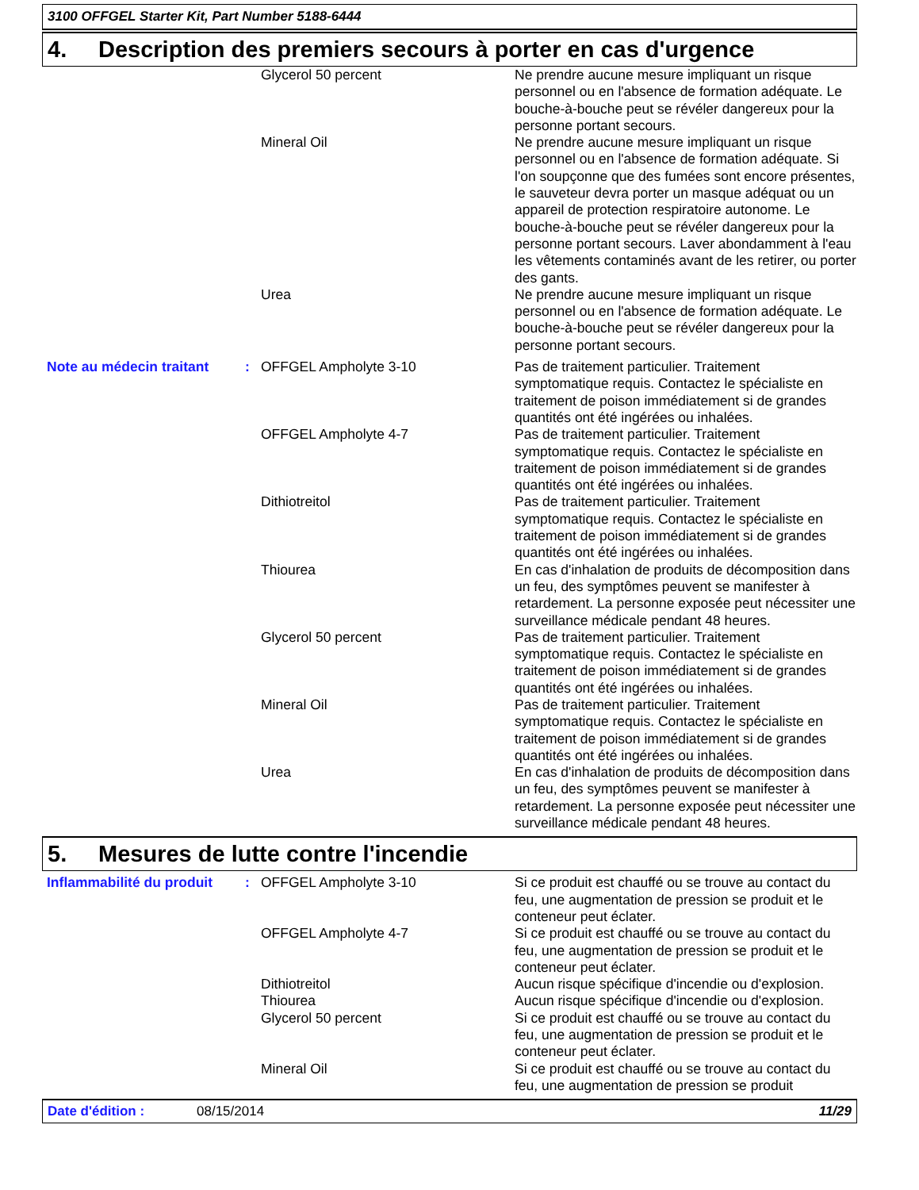3100 OFFGEL Starter Kit, Part Number 5188-6444
4. Description des premiers secours à porter en cas d'urgence
| | | Glycerol 50 percent | Ne prendre aucune mesure impliquant un risque personnel ou en l'absence de formation adéquate. Le bouche-à-bouche peut se révéler dangereux pour la personne portant secours. |
| | | Mineral Oil | Ne prendre aucune mesure impliquant un risque personnel ou en l'absence de formation adéquate. Si l'on soupçonne que des fumées sont encore présentes, le sauveteur devra porter un masque adéquat ou un appareil de protection respiratoire autonome. Le bouche-à-bouche peut se révéler dangereux pour la personne portant secours. Laver abondamment à l'eau les vêtements contaminés avant de les retirer, ou porter des gants. |
| | | Urea | Ne prendre aucune mesure impliquant un risque personnel ou en l'absence de formation adéquate. Le bouche-à-bouche peut se révéler dangereux pour la personne portant secours. |
| Note au médecin traitant | : | OFFGEL Ampholyte 3-10 | Pas de traitement particulier. Traitement symptomatique requis. Contactez le spécialiste en traitement de poison immédiatement si de grandes quantités ont été ingérées ou inhalées. |
| | | OFFGEL Ampholyte 4-7 | Pas de traitement particulier. Traitement symptomatique requis. Contactez le spécialiste en traitement de poison immédiatement si de grandes quantités ont été ingérées ou inhalées. |
| | | Dithiotreitol | Pas de traitement particulier. Traitement symptomatique requis. Contactez le spécialiste en traitement de poison immédiatement si de grandes quantités ont été ingérées ou inhalées. |
| | | Thiourea | En cas d'inhalation de produits de décomposition dans un feu, des symptômes peuvent se manifester à retardement. La personne exposée peut nécessiter une surveillance médicale pendant 48 heures. |
| | | Glycerol 50 percent | Pas de traitement particulier. Traitement symptomatique requis. Contactez le spécialiste en traitement de poison immédiatement si de grandes quantités ont été ingérées ou inhalées. |
| | | Mineral Oil | Pas de traitement particulier. Traitement symptomatique requis. Contactez le spécialiste en traitement de poison immédiatement si de grandes quantités ont été ingérées ou inhalées. |
| | | Urea | En cas d'inhalation de produits de décomposition dans un feu, des symptômes peuvent se manifester à retardement. La personne exposée peut nécessiter une surveillance médicale pendant 48 heures. |
5. Mesures de lutte contre l'incendie
| Inflammabilité du produit | : | OFFGEL Ampholyte 3-10 | Si ce produit est chauffé ou se trouve au contact du feu, une augmentation de pression se produit et le conteneur peut éclater. |
| | | OFFGEL Ampholyte 4-7 | Si ce produit est chauffé ou se trouve au contact du feu, une augmentation de pression se produit et le conteneur peut éclater. |
| | | Dithiotreitol | Aucun risque spécifique d'incendie ou d'explosion. |
| | | Thiourea | Aucun risque spécifique d'incendie ou d'explosion. |
| | | Glycerol 50 percent | Si ce produit est chauffé ou se trouve au contact du feu, une augmentation de pression se produit et le conteneur peut éclater. |
| | | Mineral Oil | Si ce produit est chauffé ou se trouve au contact du feu, une augmentation de pression se produit |
Date d'édition : 08/15/2014 11/29